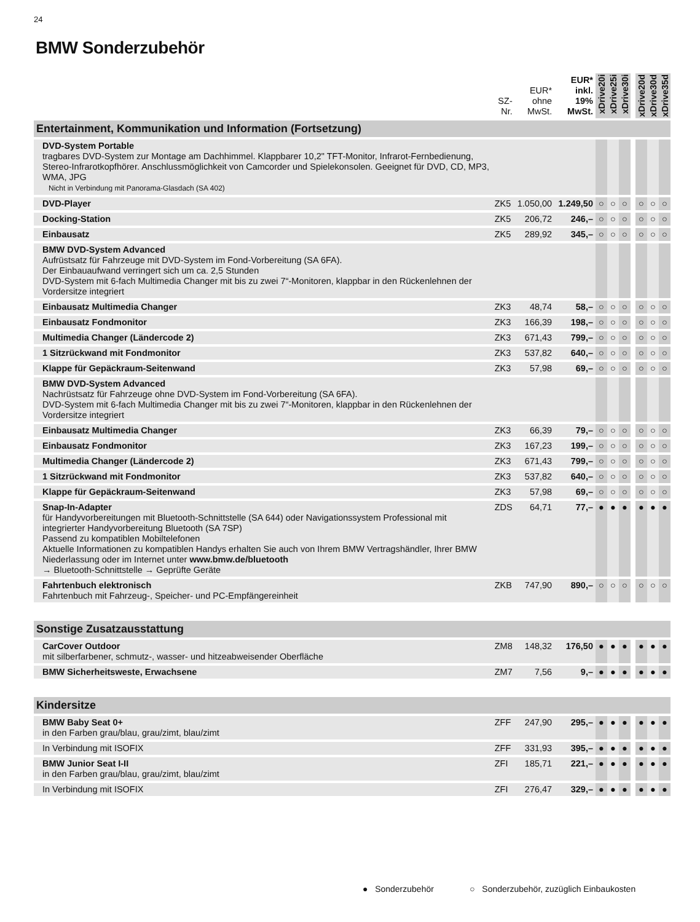24
BMW Sonderzubehör
| | SZ- Nr. | EUR* ohne MwSt. | EUR* inkl. 19% MwSt. | xDrive20i | xDrive25i | xDrive30i | | xDrive20d | xDrive30d | xDrive35d |
| --- | --- | --- | --- | --- | --- | --- | --- | --- | --- | --- |
| Entertainment, Kommunikation und Information (Fortsetzung) | | | | | | | | | | |
| DVD-System Portable tragbares DVD-System zur Montage am Dachhimmel. Klappbarer 10,2" TFT-Monitor, Infrarot-Fernbedienung, Stereo-Infrarotkopfhörer. Anschlussmöglichkeit von Camcorder und Spielekonsolen. Geeignet für DVD, CD, MP3, WMA, JPG Nicht in Verbindung mit Panorama-Glasdach (SA 402) | | | | | | | | | | |
| DVD-Player | ZK5 | 1.050,00 | 1.249,50 | ○ | ○ | ○ | | ○ | ○ | ○ |
| Docking-Station | ZK5 | 206,72 | 246,– | ○ | ○ | ○ | | ○ | ○ | ○ |
| Einbausatz | ZK5 | 289,92 | 345,– | ○ | ○ | ○ | | ○ | ○ | ○ |
| BMW DVD-System Advanced Aufrüstsatz für Fahrzeuge mit DVD-System im Fond-Vorbereitung (SA 6FA). Der Einbauaufwand verringert sich um ca. 2,5 Stunden DVD-System mit 6-fach Multimedia Changer mit bis zu zwei 7“-Monitoren, klappbar in den Rückenlehnen der Vordersitze integriert | | | | | | | | | | |
| Einbausatz Multimedia Changer | ZK3 | 48,74 | 58,– | ○ | ○ | ○ | | ○ | ○ | ○ |
| Einbausatz Fondmonitor | ZK3 | 166,39 | 198,– | ○ | ○ | ○ | | ○ | ○ | ○ |
| Multimedia Changer (Ländercode 2) | ZK3 | 671,43 | 799,– | ○ | ○ | ○ | | ○ | ○ | ○ |
| 1 Sitzrückwand mit Fondmonitor | ZK3 | 537,82 | 640,– | ○ | ○ | ○ | | ○ | ○ | ○ |
| Klappe für Gepäckraum-Seitenwand | ZK3 | 57,98 | 69,– | ○ | ○ | ○ | | ○ | ○ | ○ |
| BMW DVD-System Advanced Nachrüstsatz für Fahrzeuge ohne DVD-System im Fond-Vorbereitung (SA 6FA). DVD-System mit 6-fach Multimedia Changer mit bis zu zwei 7“-Monitoren, klappbar in den Rückenlehnen der Vordersitze integriert | | | | | | | | | | |
| Einbausatz Multimedia Changer | ZK3 | 66,39 | 79,– | ○ | ○ | ○ | | ○ | ○ | ○ |
| Einbausatz Fondmonitor | ZK3 | 167,23 | 199,– | ○ | ○ | ○ | | ○ | ○ | ○ |
| Multimedia Changer (Ländercode 2) | ZK3 | 671,43 | 799,– | ○ | ○ | ○ | | ○ | ○ | ○ |
| 1 Sitzrückwand mit Fondmonitor | ZK3 | 537,82 | 640,– | ○ | ○ | ○ | | ○ | ○ | ○ |
| Klappe für Gepäckraum-Seitenwand | ZK3 | 57,98 | 69,– | ○ | ○ | ○ | | ○ | ○ | ○ |
| Snap-In-Adapter für Handyvorbereitungen mit Bluetooth-Schnittstelle (SA 644) oder Navigationssystem Professional mit integrierter Handyvorbereitung Bluetooth (SA 7SP) Passend zu kompatiblen Mobiltelefonen Aktuelle Informationen zu kompatiblen Handys erhalten Sie auch von Ihrem BMW Vertragshändler, Ihrer BMW Niederlassung oder im Internet unter www.bmw.de/bluetooth → Bluetooth-Schnittstelle → Geprüfte Geräte | ZDS | 64,71 | 77,– | ● | ● | ● | | ● | ● | ● |
| Fahrtenbuch elektronisch Fahrtenbuch mit Fahrzeug-, Speicher- und PC-Empfängereinheit | ZKB | 747,90 | 890,– | ○ | ○ | ○ | | ○ | ○ | ○ |
| Sonstige Zusatzausstattung | | | | | | | | | | |
| CarCover Outdoor mit silberfarbener, schmutz-, wasser- und hitzeabweisender Oberfläche | ZM8 | 148,32 | 176,50 | ● | ● | ● | | ● | ● | ● |
| BMW Sicherheitsweste, Erwachsene | ZM7 | 7,56 | 9,– | ● | ● | ● | | ● | ● | ● |
| Kindersitze | | | | | | | | | | |
| BMW Baby Seat 0+ in den Farben grau/blau, grau/zimt, blau/zimt | ZFF | 247,90 | 295,– | ● | ● | ● | | ● | ● | ● |
| In Verbindung mit ISOFIX | ZFF | 331,93 | 395,– | ● | ● | ● | | ● | ● | ● |
| BMW Junior Seat I-II in den Farben grau/blau, grau/zimt, blau/zimt | ZFI | 185,71 | 221,– | ● | ● | ● | | ● | ● | ● |
| In Verbindung mit ISOFIX | ZFI | 276,47 | 329,– | ● | ● | ● | | ● | ● | ● |
● Sonderzubehör ○ Sonderzubehör, zuzüglich Einbaukosten